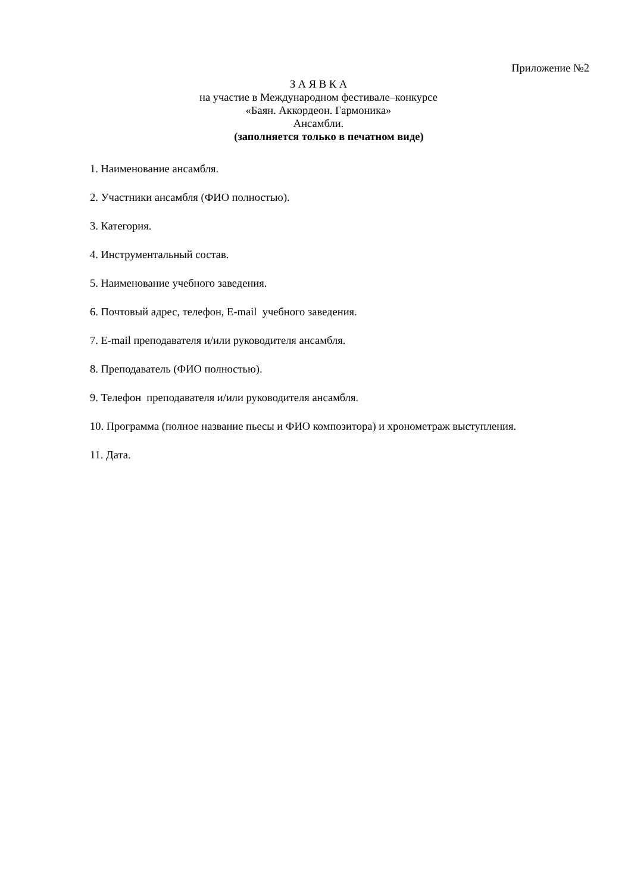Приложение №2
З А Я В К А
на участие в Международном фестивале–конкурсе
«Баян. Аккордеон. Гармоника»
Ансамбли.
(заполняется только в печатном виде)
1. Наименование ансамбля.
2. Участники ансамбля (ФИО полностью).
3. Категория.
4. Инструментальный состав.
5. Наименование учебного заведения.
6. Почтовый адрес, телефон, E-mail учебного заведения.
7. E-mail преподавателя и/или руководителя ансамбля.
8. Преподаватель (ФИО полностью).
9. Телефон преподавателя и/или руководителя ансамбля.
10. Программа (полное название пьесы и ФИО композитора) и хронометраж выступления.
11. Дата.